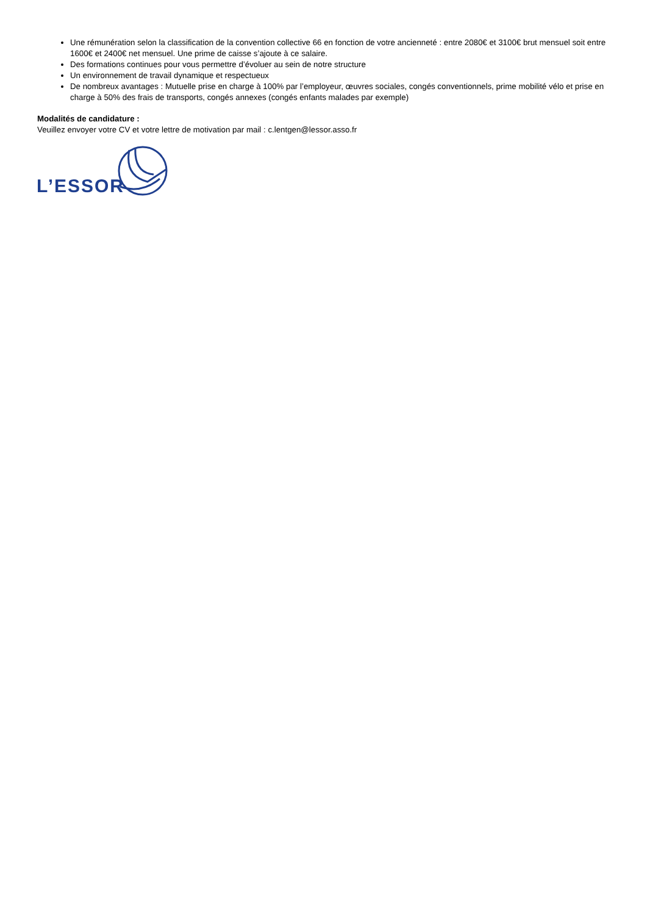Une rémunération selon la classification de la convention collective 66 en fonction de votre ancienneté : entre 2080€ et 3100€ brut mensuel soit entre 1600€ et 2400€ net mensuel. Une prime de caisse s’ajoute à ce salaire.
Des formations continues pour vous permettre d’évoluer au sein de notre structure
Un environnement de travail dynamique et respectueux
De nombreux avantages : Mutuelle prise en charge à 100% par l’employeur, œuvres sociales, congés conventionnels, prime mobilité vélo et prise en charge à 50% des frais de transports, congés annexes (congés enfants malades par exemple)
Modalités de candidature :
Veuillez envoyer votre CV et votre lettre de motivation par mail : c.lentgen@lessor.asso.fr
L’ESSOR